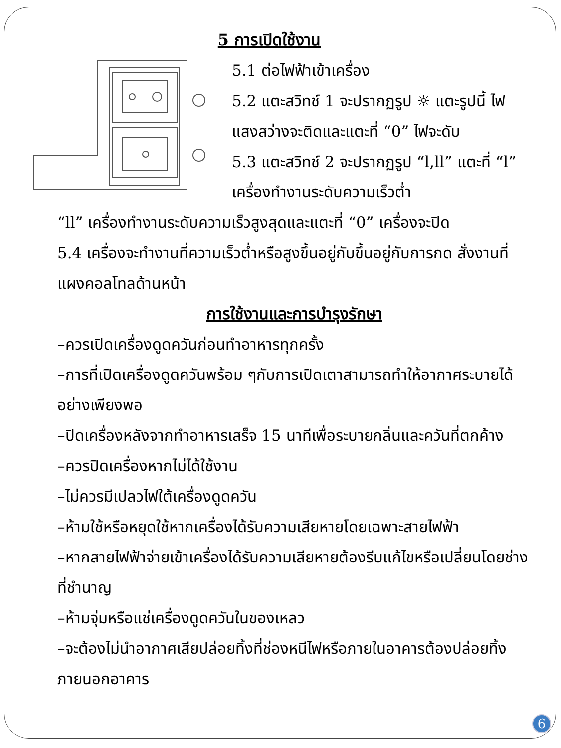5 การเปิดใช้งาน
5.1 ต่อไฟฟ้าเข้าเครื่อง
5.2 แตะสวิทช์ 1 จะปรากฏรูป ☼ แตะรูปนี้ ไฟแสงสว่างจะติดและแตะที่ “0” ไฟจะดับ
5.3 แตะสวิทช์ 2 จะปรากฏรูป “l,ll” แตะที่ “l” เครื่องทำงานระดับความเร็วต่ำ
“ll” เครื่องทำงานระดับความเร็วสูงสุดและแตะที่ “0” เครื่องจะปิด
5.4 เครื่องจะทำงานที่ความเร็วต่ำหรือสูงขึ้นอยู่กับขึ้นอยู่กับการกด สั่งงานที่แผงคอลโทลด้านหน้า
การใช้งานและการบำรุงรักษา
–ควรเปิดเครื่องดูดควันก่อนทำอาหารทุกครั้ง
–การที่เปิดเครื่องดูดควันพร้อม ๆกับการเปิดเตาสามารถทำให้อากาศระบายได้อย่างเพียงพอ
–ปิดเครื่องหลังจากทำอาหารเสร็จ 15 นาทีเพื่อระบายกลิ่นและควันที่ตกค้าง
–ควรปิดเครื่องหากไม่ได้ใช้งาน
–ไม่ควรมีเปลวไฟใต้เครื่องดูดควัน
–ห้ามใช้หรือหยุดใช้หากเครื่องได้รับความเสียหายโดยเฉพาะสายไฟฟ้า
–หากสายไฟฟ้าจ่ายเข้าเครื่องได้รับความเสียหายต้องรีบแก้ไขหรือเปลี่ยนโดยช่างที่ชำนาญ
–ห้ามจุ่มหรือแช่เครื่องดูดควันในของเหลว
–จะต้องไม่นำอากาศเสียปล่อยทิ้งที่ช่องหนีไฟหรือภายในอาคารต้องปล่อยทิ้งภายนอกอาคาร
6